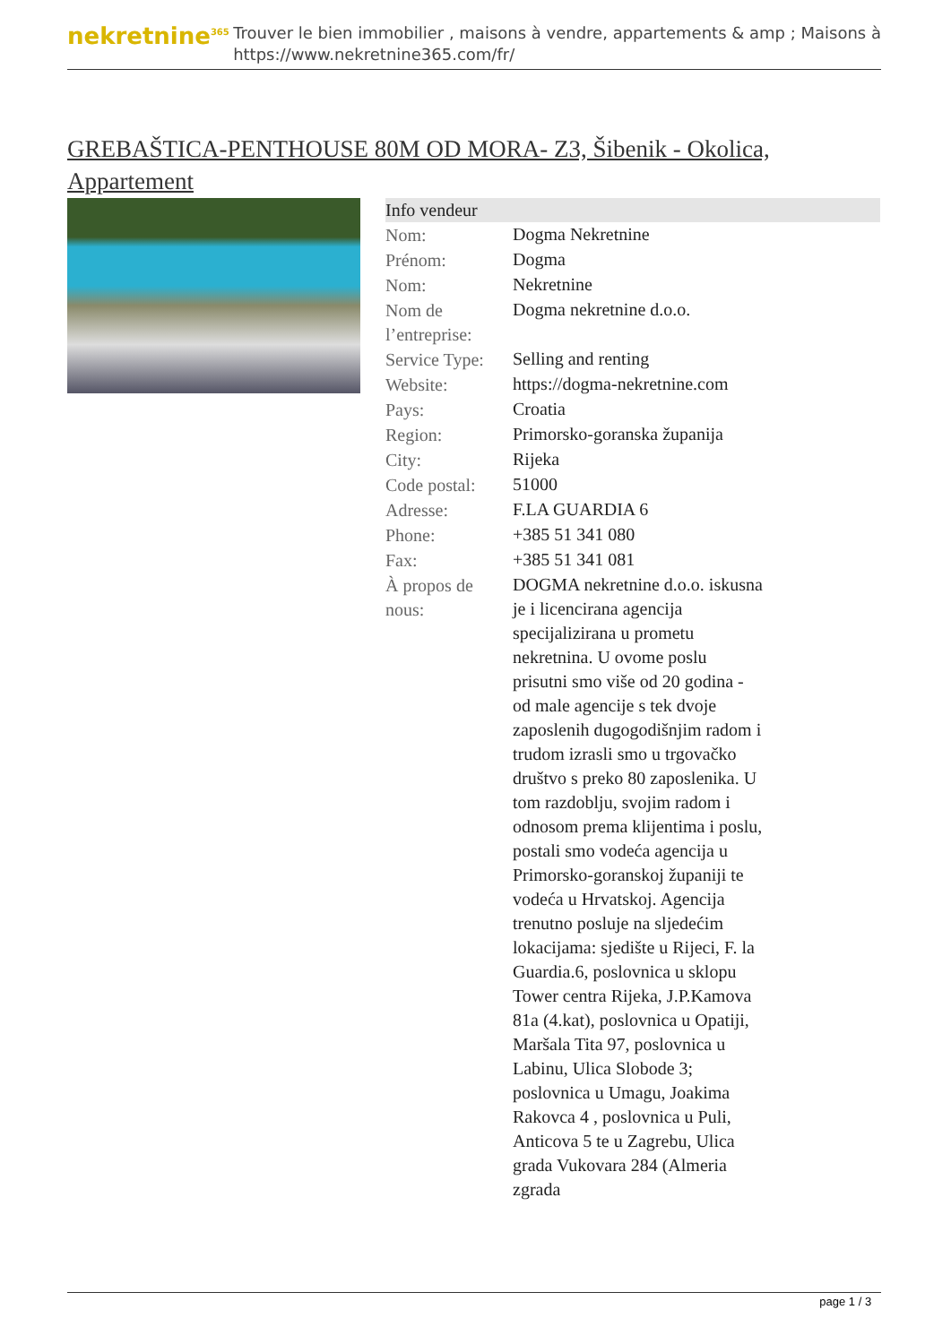nekretnine<sup>365</sup>
Trouver le bien immobilier , maisons à vendre, appartements & amp ; Maisons à
https://www.nekretnine365.com/fr/
GREBAŠTICA-PENTHOUSE 80M OD MORA- Z3, Šibenik - Okolica, Appartement
| Info vendeur | | |
| --- | --- | --- |
| Nom: | Dogma Nekretnine | |
| Prénom: | Dogma | |
| Nom: | Nekretnine | |
| Nom de l’entreprise: | Dogma nekretnine d.o.o. | |
| Service Type: | Selling and renting | |
| Website: | https://dogma-nekretnine.com | |
| Pays: | Croatia | |
| Region: | Primorsko-goranska županija | |
| City: | Rijeka | |
| Code postal: | 51000 | |
| Adresse: | F.LA GUARDIA 6 | |
| Phone: | +385 51 341 080 | |
| Fax: | +385 51 341 081 | |
| À propos de nous: | DOGMA nekretnine d.o.o. iskusna je i licencirana agencija specijalizirana u prometu nekretnina. U ovome poslu prisutni smo više od 20 godina - od male agencije s tek dvoje zaposlenih dugogodišnjim radom i trudom izrasli smo u trgovačko društvo s preko 80 zaposlenika. U tom razdoblju, svojim radom i odnosom prema klijentima i poslu, postali smo vodeća agencija u Primorsko-goranskoj županiji te vodeća u Hrvatskoj. Agencija trenutno posluje na sljedećim lokacijama: sjedište u Rijeci, F. la Guardia.6, poslovnica u sklopu Tower centra Rijeka, J.P.Kamova 81a (4.kat), poslovnica u Opatiji, Maršala Tita 97, poslovnica u Labinu, Ulica Slobode 3; poslovnica u Umagu, Joakima Rakovca 4 , poslovnica u Puli, Anticova 5 te u Zagrebu, Ulica grada Vukovara 284 (Almeria zgrada | |
page 1 / 3